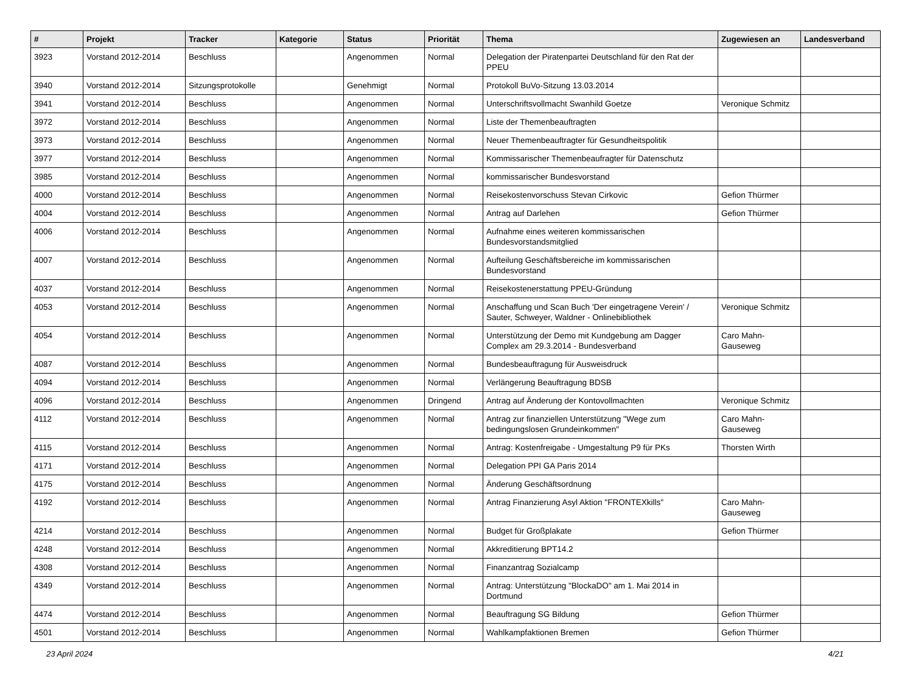| # | Projekt | Tracker | Kategorie | Status | Priorität | Thema | Zugewiesen an | Landesverband |
| --- | --- | --- | --- | --- | --- | --- | --- | --- |
| 3923 | Vorstand 2012-2014 | Beschluss | | Angenommen | Normal | Delegation der Piratenpartei Deutschland für den Rat der PPEU | | |
| 3940 | Vorstand 2012-2014 | Sitzungsprotokolle | | Genehmigt | Normal | Protokoll BuVo-Sitzung 13.03.2014 | | |
| 3941 | Vorstand 2012-2014 | Beschluss | | Angenommen | Normal | Unterschriftsvollmacht Swanhild Goetze | Veronique Schmitz | |
| 3972 | Vorstand 2012-2014 | Beschluss | | Angenommen | Normal | Liste der Themenbeauftragten | | |
| 3973 | Vorstand 2012-2014 | Beschluss | | Angenommen | Normal | Neuer Themenbeauftragter für Gesundheitspolitik | | |
| 3977 | Vorstand 2012-2014 | Beschluss | | Angenommen | Normal | Kommissarischer Themenbeaufragter für Datenschutz | | |
| 3985 | Vorstand 2012-2014 | Beschluss | | Angenommen | Normal | kommissarischer Bundesvorstand | | |
| 4000 | Vorstand 2012-2014 | Beschluss | | Angenommen | Normal | Reisekostenvorschuss Stevan Cirkovic | Gefion Thürmer | |
| 4004 | Vorstand 2012-2014 | Beschluss | | Angenommen | Normal | Antrag auf Darlehen | Gefion Thürmer | |
| 4006 | Vorstand 2012-2014 | Beschluss | | Angenommen | Normal | Aufnahme eines weiteren kommissarischen Bundesvorstandsmitglied | | |
| 4007 | Vorstand 2012-2014 | Beschluss | | Angenommen | Normal | Aufteilung Geschäftsbereiche im kommissarischen Bundesvorstand | | |
| 4037 | Vorstand 2012-2014 | Beschluss | | Angenommen | Normal | Reisekostenerstattung PPEU-Gründung | | |
| 4053 | Vorstand 2012-2014 | Beschluss | | Angenommen | Normal | Anschaffung und Scan Buch 'Der eingetragene Verein' / Sauter, Schweyer, Waldner - Onlinebibliothek | Veronique Schmitz | |
| 4054 | Vorstand 2012-2014 | Beschluss | | Angenommen | Normal | Unterstützung der Demo mit Kundgebung am Dagger Complex am 29.3.2014 - Bundesverband | Caro Mahn-Gauseweg | |
| 4087 | Vorstand 2012-2014 | Beschluss | | Angenommen | Normal | Bundesbeauftragung für Ausweisdruck | | |
| 4094 | Vorstand 2012-2014 | Beschluss | | Angenommen | Normal | Verlängerung Beauftragung BDSB | | |
| 4096 | Vorstand 2012-2014 | Beschluss | | Angenommen | Dringend | Antrag auf Änderung der Kontovollmachten | Veronique Schmitz | |
| 4112 | Vorstand 2012-2014 | Beschluss | | Angenommen | Normal | Antrag zur finanziellen Unterstützung "Wege zum bedingungslosen Grundeinkommen" | Caro Mahn-Gauseweg | |
| 4115 | Vorstand 2012-2014 | Beschluss | | Angenommen | Normal | Antrag: Kostenfreigabe - Umgestaltung P9 für PKs | Thorsten Wirth | |
| 4171 | Vorstand 2012-2014 | Beschluss | | Angenommen | Normal | Delegation PPI GA Paris 2014 | | |
| 4175 | Vorstand 2012-2014 | Beschluss | | Angenommen | Normal | Änderung Geschäftsordnung | | |
| 4192 | Vorstand 2012-2014 | Beschluss | | Angenommen | Normal | Antrag Finanzierung Asyl Aktion "FRONTEXkills" | Caro Mahn-Gauseweg | |
| 4214 | Vorstand 2012-2014 | Beschluss | | Angenommen | Normal | Budget für Großplakate | Gefion Thürmer | |
| 4248 | Vorstand 2012-2014 | Beschluss | | Angenommen | Normal | Akkreditierung BPT14.2 | | |
| 4308 | Vorstand 2012-2014 | Beschluss | | Angenommen | Normal | Finanzantrag Sozialcamp | | |
| 4349 | Vorstand 2012-2014 | Beschluss | | Angenommen | Normal | Antrag: Unterstützung "BlockaDO" am 1. Mai 2014 in Dortmund | | |
| 4474 | Vorstand 2012-2014 | Beschluss | | Angenommen | Normal | Beauftragung SG Bildung | Gefion Thürmer | |
| 4501 | Vorstand 2012-2014 | Beschluss | | Angenommen | Normal | Wahlkampfaktionen Bremen | Gefion Thürmer | |
23 April 2024 4/21